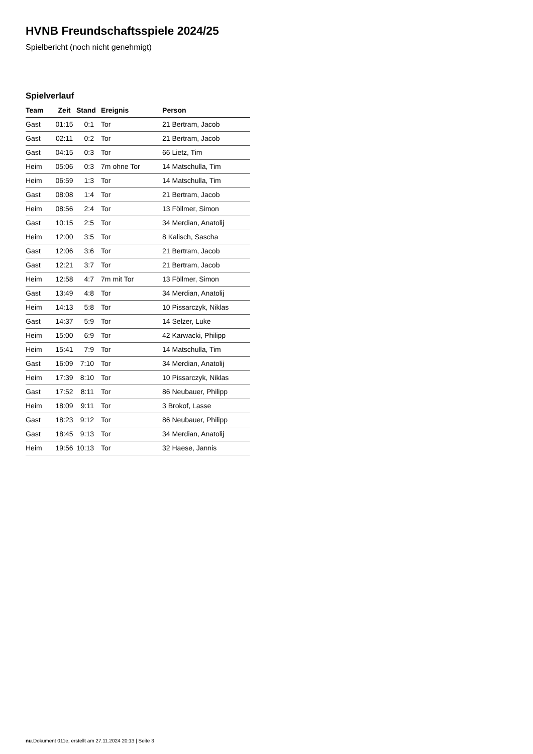HVNB Freundschaftsspiele 2024/25
Spielbericht (noch nicht genehmigt)
Spielverlauf
| Team | Zeit | Stand | Ereignis | Person |
| --- | --- | --- | --- | --- |
| Gast | 01:15 | 0:1 | Tor | 21 Bertram, Jacob |
| Gast | 02:11 | 0:2 | Tor | 21 Bertram, Jacob |
| Gast | 04:15 | 0:3 | Tor | 66 Lietz, Tim |
| Heim | 05:06 | 0:3 | 7m ohne Tor | 14 Matschulla, Tim |
| Heim | 06:59 | 1:3 | Tor | 14 Matschulla, Tim |
| Gast | 08:08 | 1:4 | Tor | 21 Bertram, Jacob |
| Heim | 08:56 | 2:4 | Tor | 13 Föllmer, Simon |
| Gast | 10:15 | 2:5 | Tor | 34 Merdian, Anatolij |
| Heim | 12:00 | 3:5 | Tor | 8 Kalisch, Sascha |
| Gast | 12:06 | 3:6 | Tor | 21 Bertram, Jacob |
| Gast | 12:21 | 3:7 | Tor | 21 Bertram, Jacob |
| Heim | 12:58 | 4:7 | 7m mit Tor | 13 Föllmer, Simon |
| Gast | 13:49 | 4:8 | Tor | 34 Merdian, Anatolij |
| Heim | 14:13 | 5:8 | Tor | 10 Pissarczyk, Niklas |
| Gast | 14:37 | 5:9 | Tor | 14 Selzer, Luke |
| Heim | 15:00 | 6:9 | Tor | 42 Karwacki, Philipp |
| Heim | 15:41 | 7:9 | Tor | 14 Matschulla, Tim |
| Gast | 16:09 | 7:10 | Tor | 34 Merdian, Anatolij |
| Heim | 17:39 | 8:10 | Tor | 10 Pissarczyk, Niklas |
| Gast | 17:52 | 8:11 | Tor | 86 Neubauer, Philipp |
| Heim | 18:09 | 9:11 | Tor | 3 Brokof, Lasse |
| Gast | 18:23 | 9:12 | Tor | 86 Neubauer, Philipp |
| Gast | 18:45 | 9:13 | Tor | 34 Merdian, Anatolij |
| Heim | 19:56 | 10:13 | Tor | 32 Haese, Jannis |
nu.Dokument 011e, erstellt am 27.11.2024 20:13 | Seite 3